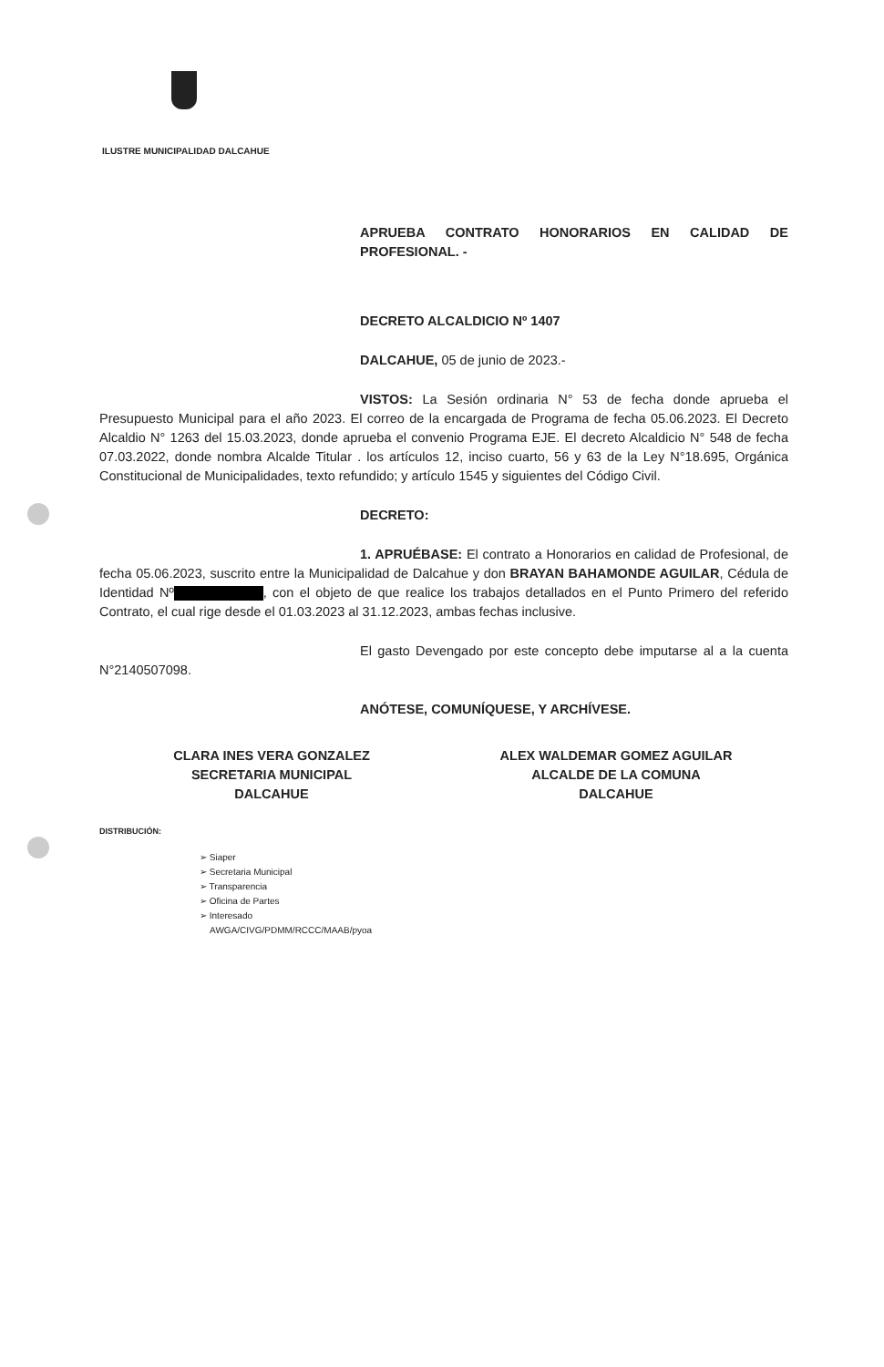ILUSTRE MUNICIPALIDAD DALCAHUE
APRUEBA CONTRATO HONORARIOS EN CALIDAD DE PROFESIONAL. -
DECRETO ALCALDICIO Nº 1407
DALCAHUE, 05 de junio de 2023.-
VISTOS: La Sesión ordinaria N° 53 de fecha donde aprueba el Presupuesto Municipal para el año 2023. El correo de la encargada de Programa de fecha 05.06.2023. El Decreto Alcaldio N° 1263 del 15.03.2023, donde aprueba el convenio Programa EJE. El decreto Alcaldicio N° 548 de fecha 07.03.2022, donde nombra Alcalde Titular . los artículos 12, inciso cuarto, 56 y 63 de la Ley N°18.695, Orgánica Constitucional de Municipalidades, texto refundido; y artículo 1545 y siguientes del Código Civil.
DECRETO:
1. APRUÉBASE: El contrato a Honorarios en calidad de Profesional, de fecha 05.06.2023, suscrito entre la Municipalidad de Dalcahue y don BRAYAN BAHAMONDE AGUILAR, Cédula de Identidad Nº , con el objeto de que realice los trabajos detallados en el Punto Primero del referido Contrato, el cual rige desde el 01.03.2023 al 31.12.2023, ambas fechas inclusive.
El gasto Devengado por este concepto debe imputarse al a la cuenta N°2140507098.
ANÓTESE, COMUNÍQUESE, Y ARCHÍVESE.
CLARA INES VERA GONZALEZ
SECRETARIA MUNICIPAL
DALCAHUE
ALEX WALDEMAR GOMEZ AGUILAR
ALCALDE DE LA COMUNA
DALCAHUE
DISTRIBUCIÓN:
➢ Siaper
➢ Secretaria Municipal
➢ Transparencia
➢ Oficina de Partes
➢ Interesado
AWGA/CIVG/PDMM/RCCC/MAAB/pyoa